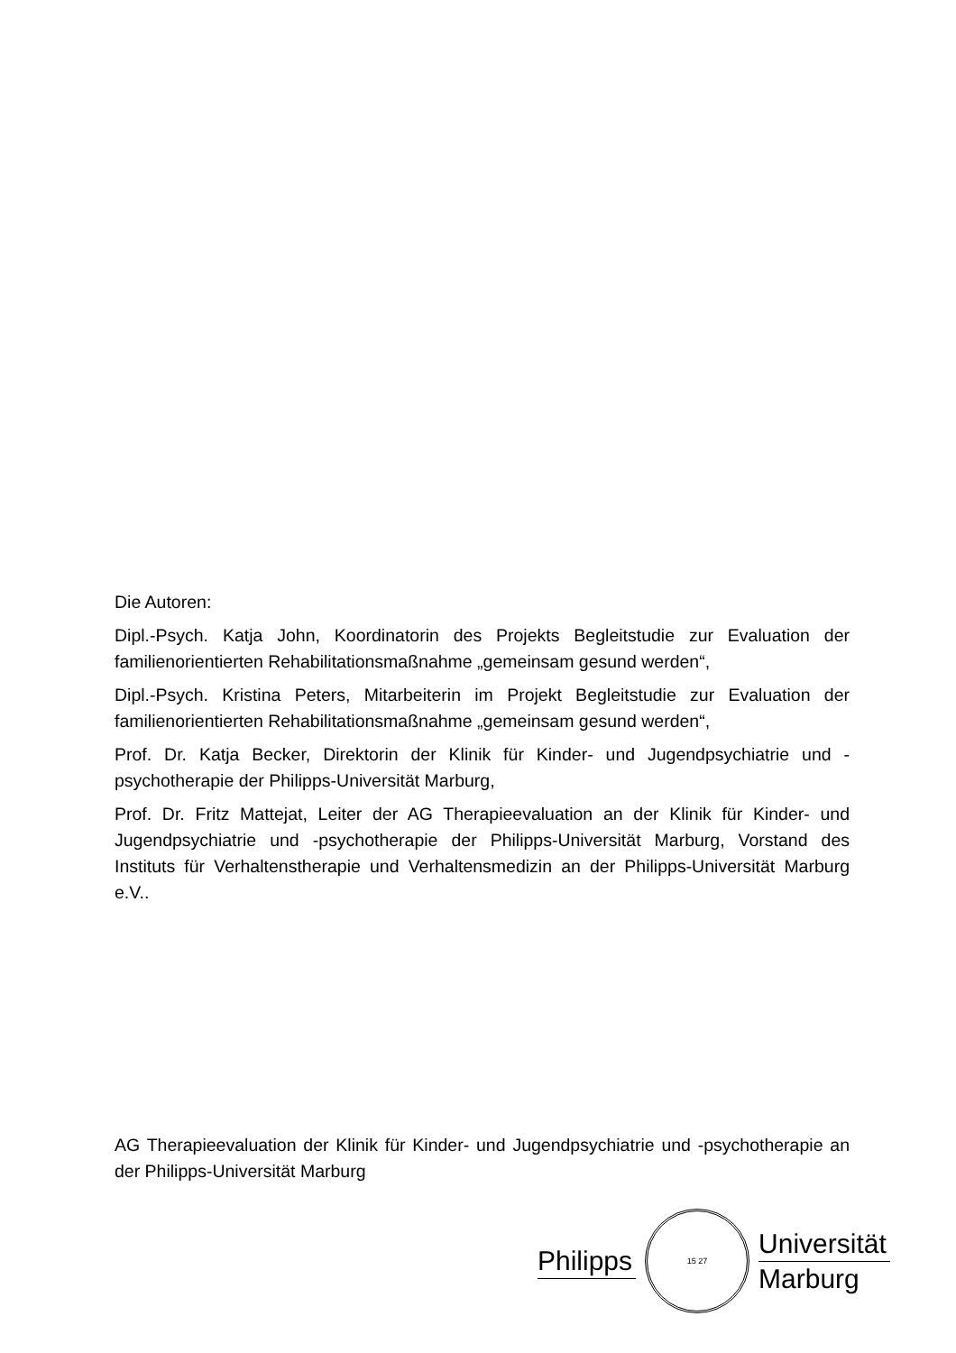Die Autoren:
Dipl.-Psych. Katja John, Koordinatorin des Projekts Begleitstudie zur Evaluation der familienorientierten Rehabilitationsmaßnahme „gemeinsam gesund werden“,
Dipl.-Psych. Kristina Peters, Mitarbeiterin im Projekt Begleitstudie zur Evaluation der familienorientierten Rehabilitationsmaßnahme „gemeinsam gesund werden“,
Prof. Dr. Katja Becker, Direktorin der Klinik für Kinder- und Jugendpsychiatrie und -psychotherapie der Philipps-Universität Marburg,
Prof. Dr. Fritz Mattejat, Leiter der AG Therapieevaluation an der Klinik für Kinder- und Jugendpsychiatrie und -psychotherapie der Philipps-Universität Marburg, Vorstand des Instituts für Verhaltenstherapie und Verhaltensmedizin an der Philipps-Universität Marburg e.V..
AG Therapieevaluation der Klinik für Kinder- und Jugendpsychiatrie und -psychotherapie an der Philipps-Universität Marburg
Philipps
15 27
Universität
Marburg